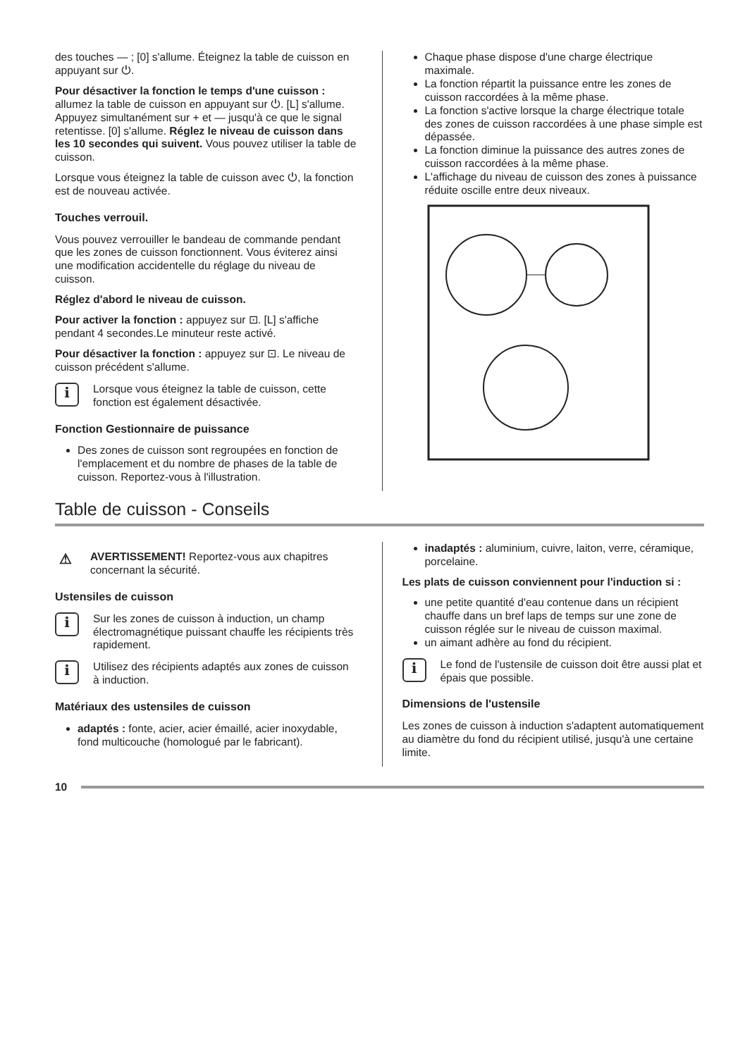des touches — ; [0] s'allume. Éteignez la table de cuisson en appuyant sur ⏻.
Pour désactiver la fonction le temps d'une cuisson : allumez la table de cuisson en appuyant sur ⏻. [L] s'allume. Appuyez simultanément sur + et — jusqu'à ce que le signal retentisse. [0] s'allume. Réglez le niveau de cuisson dans les 10 secondes qui suivent. Vous pouvez utiliser la table de cuisson.
Lorsque vous éteignez la table de cuisson avec ⏻, la fonction est de nouveau activée.
Touches verrouil.
Vous pouvez verrouiller le bandeau de commande pendant que les zones de cuisson fonctionnent. Vous éviterez ainsi une modification accidentelle du réglage du niveau de cuisson.
Réglez d'abord le niveau de cuisson.
Pour activer la fonction : appuyez sur ⊡. [L] s'affiche pendant 4 secondes.Le minuteur reste activé.
Pour désactiver la fonction : appuyez sur ⊡. Le niveau de cuisson précédent s'allume.
i
Lorsque vous éteignez la table de cuisson, cette fonction est également désactivée.
Fonction Gestionnaire de puissance
Des zones de cuisson sont regroupées en fonction de l'emplacement et du nombre de phases de la table de cuisson. Reportez-vous à l'illustration.
Chaque phase dispose d'une charge électrique maximale.
La fonction répartit la puissance entre les zones de cuisson raccordées à la même phase.
La fonction s'active lorsque la charge électrique totale des zones de cuisson raccordées à une phase simple est dépassée.
La fonction diminue la puissance des autres zones de cuisson raccordées à la même phase.
L'affichage du niveau de cuisson des zones à puissance réduite oscille entre deux niveaux.
Table de cuisson - Conseils
⚠
AVERTISSEMENT! Reportez-vous aux chapitres concernant la sécurité.
Ustensiles de cuisson
i
Sur les zones de cuisson à induction, un champ électromagnétique puissant chauffe les récipients très rapidement.
i
Utilisez des récipients adaptés aux zones de cuisson à induction.
Matériaux des ustensiles de cuisson
adaptés : fonte, acier, acier émaillé, acier inoxydable, fond multicouche (homologué par le fabricant).
inadaptés : aluminium, cuivre, laiton, verre, céramique, porcelaine.
Les plats de cuisson conviennent pour l'induction si :
une petite quantité d'eau contenue dans un récipient chauffe dans un bref laps de temps sur une zone de cuisson réglée sur le niveau de cuisson maximal.
un aimant adhère au fond du récipient.
i
Le fond de l'ustensile de cuisson doit être aussi plat et épais que possible.
Dimensions de l'ustensile
Les zones de cuisson à induction s'adaptent automatiquement au diamètre du fond du récipient utilisé, jusqu'à une certaine limite.
10